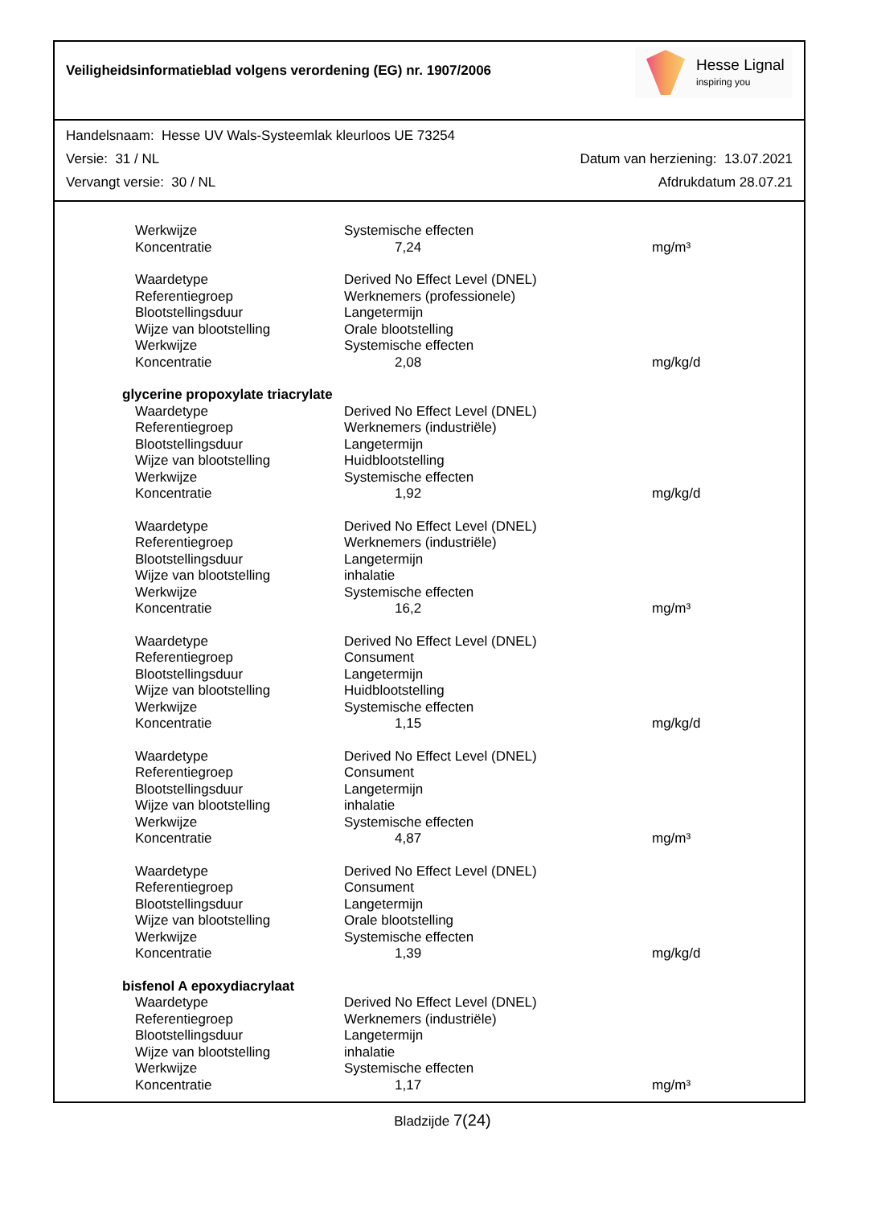Veiligheidsinformatieblad volgens verordening (EG) nr. 1907/2006
Hesse Lignal
inspiring you
Handelsnaam: Hesse UV Wals-Systeemlak kleurloos UE 73254
Versie: 31 / NL Datum van herziening: 13.07.2021
Vervangt versie: 30 / NL Afdrukdatum 28.07.21
| Werkwijze | Systemische effecten | |
| Koncentratie | 7,24 | mg/m³ |
| Waardetype | Derived No Effect Level (DNEL) | |
| Referentiegroep | Werknemers (professionele) | |
| Blootstellingsduur | Langetermijn | |
| Wijze van blootstelling | Orale blootstelling | |
| Werkwijze | Systemische effecten | |
| Koncentratie | 2,08 | mg/kg/d |
| glycerine propoxylate triacrylate | | |
| Waardetype | Derived No Effect Level (DNEL) | |
| Referentiegroep | Werknemers (industriële) | |
| Blootstellingsduur | Langetermijn | |
| Wijze van blootstelling | Huidblootstelling | |
| Werkwijze | Systemische effecten | |
| Koncentratie | 1,92 | mg/kg/d |
| Waardetype | Derived No Effect Level (DNEL) | |
| Referentiegroep | Werknemers (industriële) | |
| Blootstellingsduur | Langetermijn | |
| Wijze van blootstelling | inhalatie | |
| Werkwijze | Systemische effecten | |
| Koncentratie | 16,2 | mg/m³ |
| Waardetype | Derived No Effect Level (DNEL) | |
| Referentiegroep | Consument | |
| Blootstellingsduur | Langetermijn | |
| Wijze van blootstelling | Huidblootstelling | |
| Werkwijze | Systemische effecten | |
| Koncentratie | 1,15 | mg/kg/d |
| Waardetype | Derived No Effect Level (DNEL) | |
| Referentiegroep | Consument | |
| Blootstellingsduur | Langetermijn | |
| Wijze van blootstelling | inhalatie | |
| Werkwijze | Systemische effecten | |
| Koncentratie | 4,87 | mg/m³ |
| Waardetype | Derived No Effect Level (DNEL) | |
| Referentiegroep | Consument | |
| Blootstellingsduur | Langetermijn | |
| Wijze van blootstelling | Orale blootstelling | |
| Werkwijze | Systemische effecten | |
| Koncentratie | 1,39 | mg/kg/d |
| bisfenol A epoxydiacrylaat | | |
| Waardetype | Derived No Effect Level (DNEL) | |
| Referentiegroep | Werknemers (industriële) | |
| Blootstellingsduur | Langetermijn | |
| Wijze van blootstelling | inhalatie | |
| Werkwijze | Systemische effecten | |
| Koncentratie | 1,17 | mg/m³ |
Bladzijde 7(24)